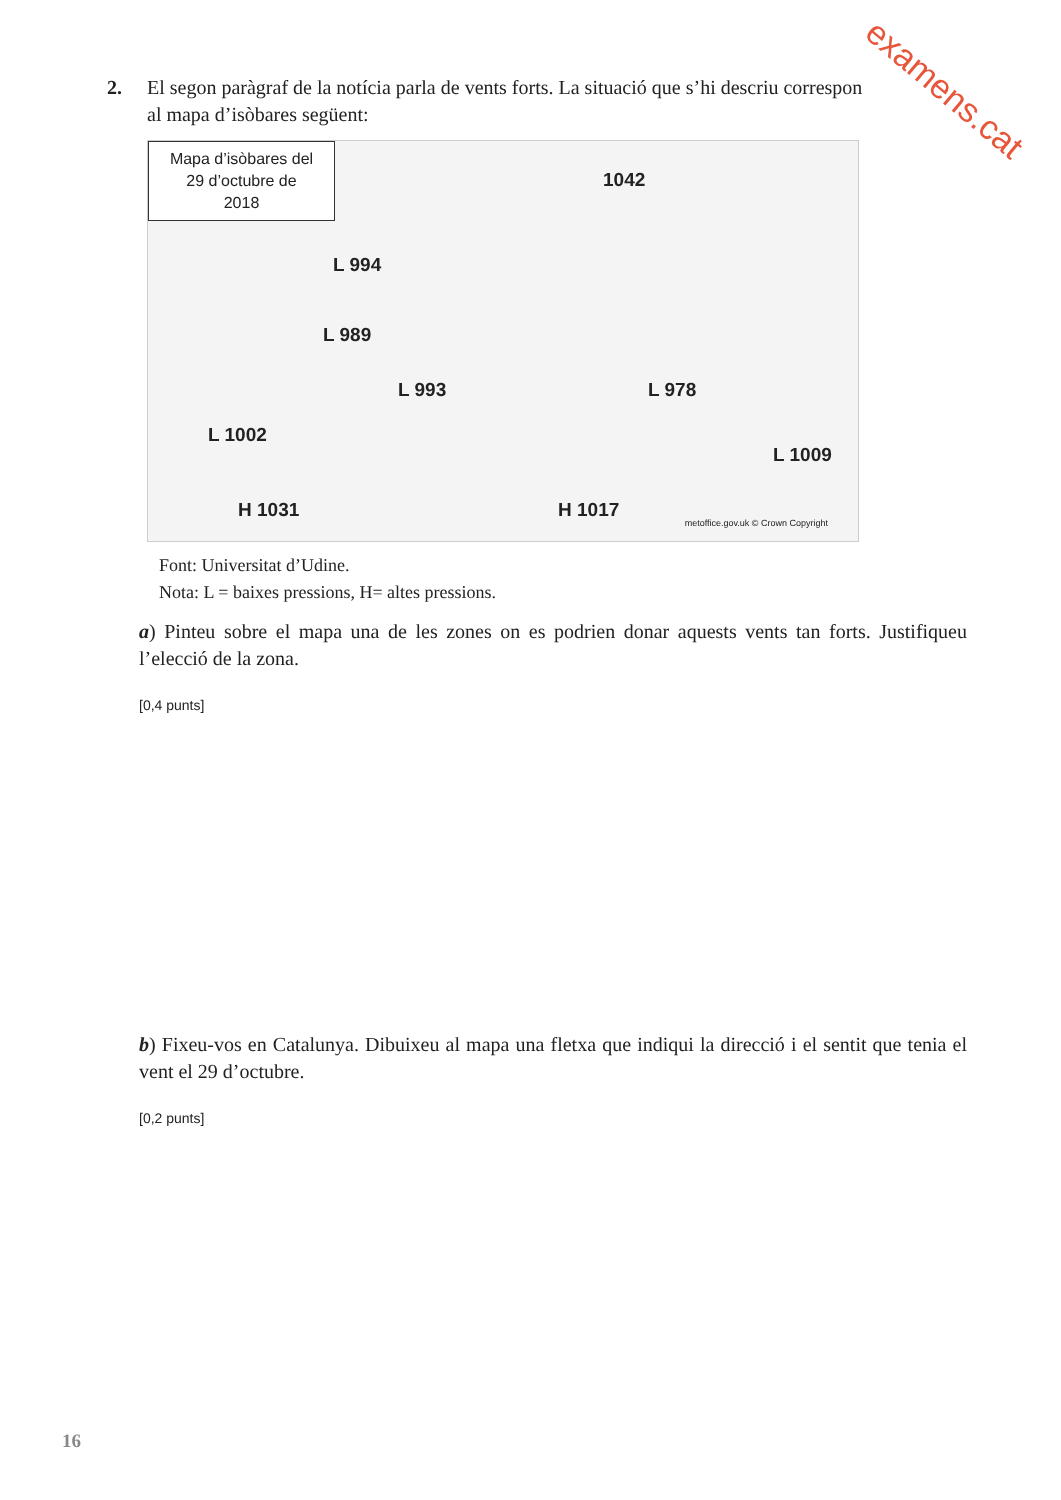examens.cat
2. El segon paràgraf de la notícia parla de vents forts. La situació que s’hi descriu correspon
al mapa d’isòbares següent:
Mapa d’isòbares del
29 d’octubre de
2018
L 994
L 989
L 993
L 1002
1042
L 978
L 1009
H 1031 H 1017
metoffice.gov.uk © Crown Copyright
Font: Universitat d’Udine.
Nota: L = baixes pressions, H= altes pressions.
a) Pinteu sobre el mapa una de les zones on es podrien donar aquests vents tan forts. Justifiqueu l’elecció de la zona.
[0,4 punts]
b) Fixeu-vos en Catalunya. Dibuixeu al mapa una fletxa que indiqui la direcció i el sentit que tenia el vent el 29 d’octubre.
[0,2 punts]
16